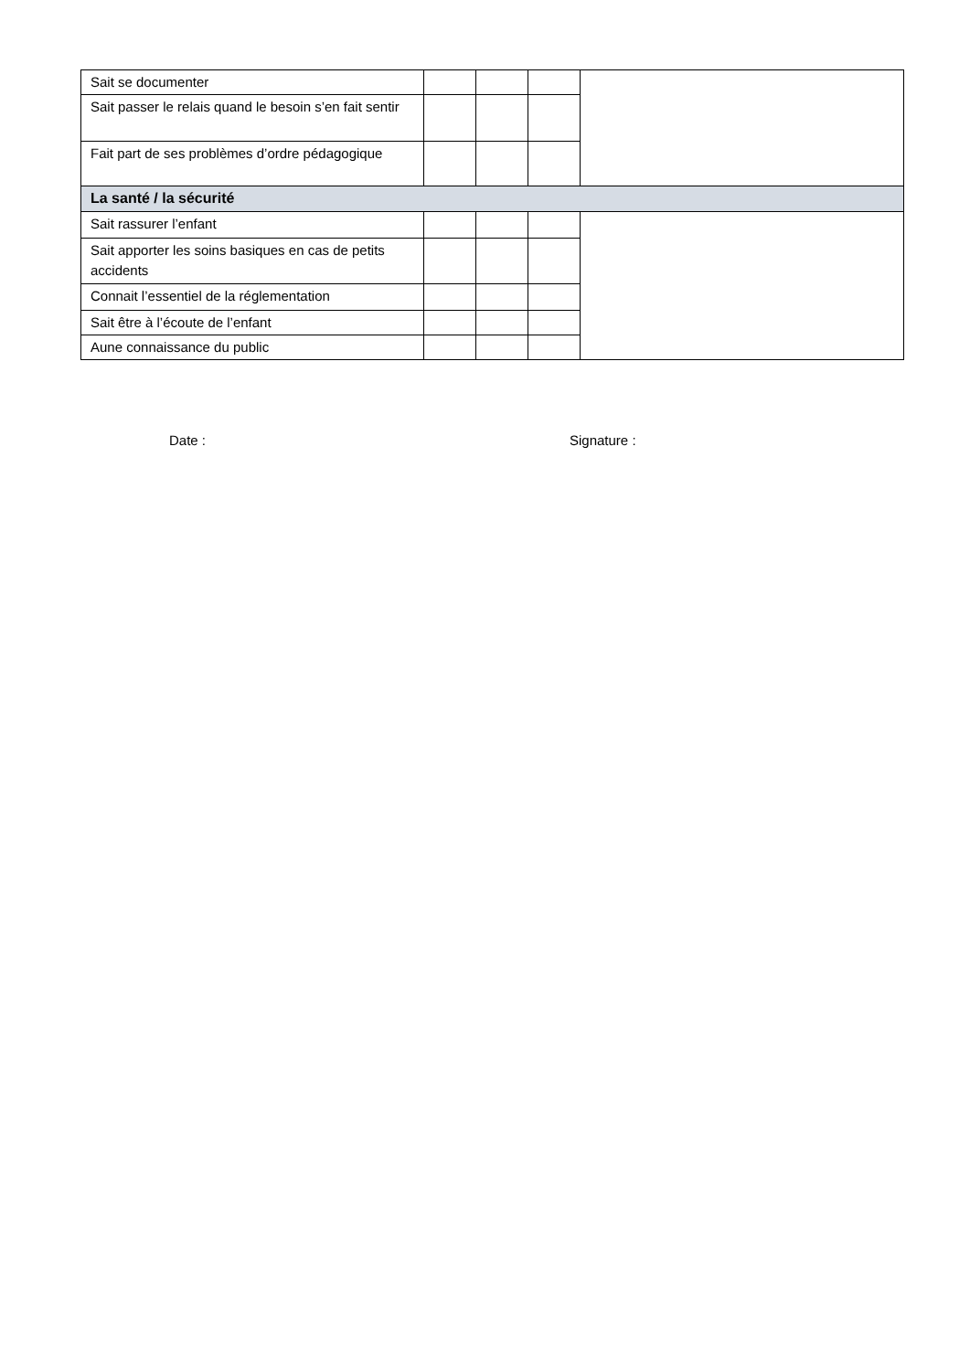| Sait se documenter | | | | |
| Sait passer le relais quand le besoin s’en fait sentir | | | | |
| Fait part de ses problèmes d’ordre pédagogique | | | | |
| La santé / la sécurité | | | | |
| Sait rassurer l’enfant | | | | |
| Sait apporter les soins basiques en cas de petits accidents | | | | |
| Connait l’essentiel de la réglementation | | | | |
| Sait être à l’écoute de l’enfant | | | | |
| Aune connaissance du public | | | | |
Date : Signature :